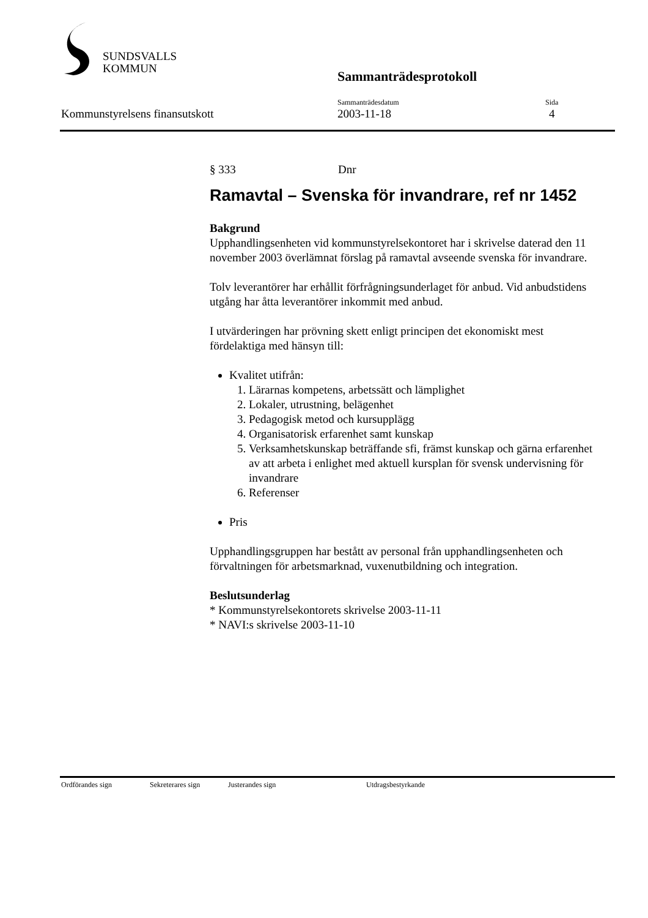SUNDSVALLS
KOMMUN
Sammanträdesprotokoll
Kommunstyrelsens finansutskott
Sammanträdesdatum
2003-11-18
Sida
4
§ 333 Dnr
Ramavtal – Svenska för invandrare, ref nr 1452
Bakgrund
Upphandlingsenheten vid kommunstyrelsekontoret har i skrivelse daterad den 11 november 2003 överlämnat förslag på ramavtal avseende svenska för invandrare.
Tolv leverantörer har erhållit förfrågningsunderlaget för anbud. Vid anbudstidens utgång har åtta leverantörer inkommit med anbud.
I utvärderingen har prövning skett enligt principen det ekonomiskt mest fördelaktiga med hänsyn till:
Kvalitet utifrån:
1. Lärarnas kompetens, arbetssätt och lämplighet
2. Lokaler, utrustning, belägenhet
3. Pedagogisk metod och kursupplägg
4. Organisatorisk erfarenhet samt kunskap
5. Verksamhetskunskap beträffande sfi, främst kunskap och gärna erfarenhet av att arbeta i enlighet med aktuell kursplan för svensk undervisning för invandrare
6. Referenser
Pris
Upphandlingsgruppen har bestått av personal från upphandlingsenheten och förvaltningen för arbetsmarknad, vuxenutbildning och integration.
Beslutsunderlag
* Kommunstyrelsekontorets skrivelse 2003-11-11
* NAVI:s skrivelse 2003-11-10
Ordförandes sign Sekreterares sign Justerandes sign Utdragsbestyrkande